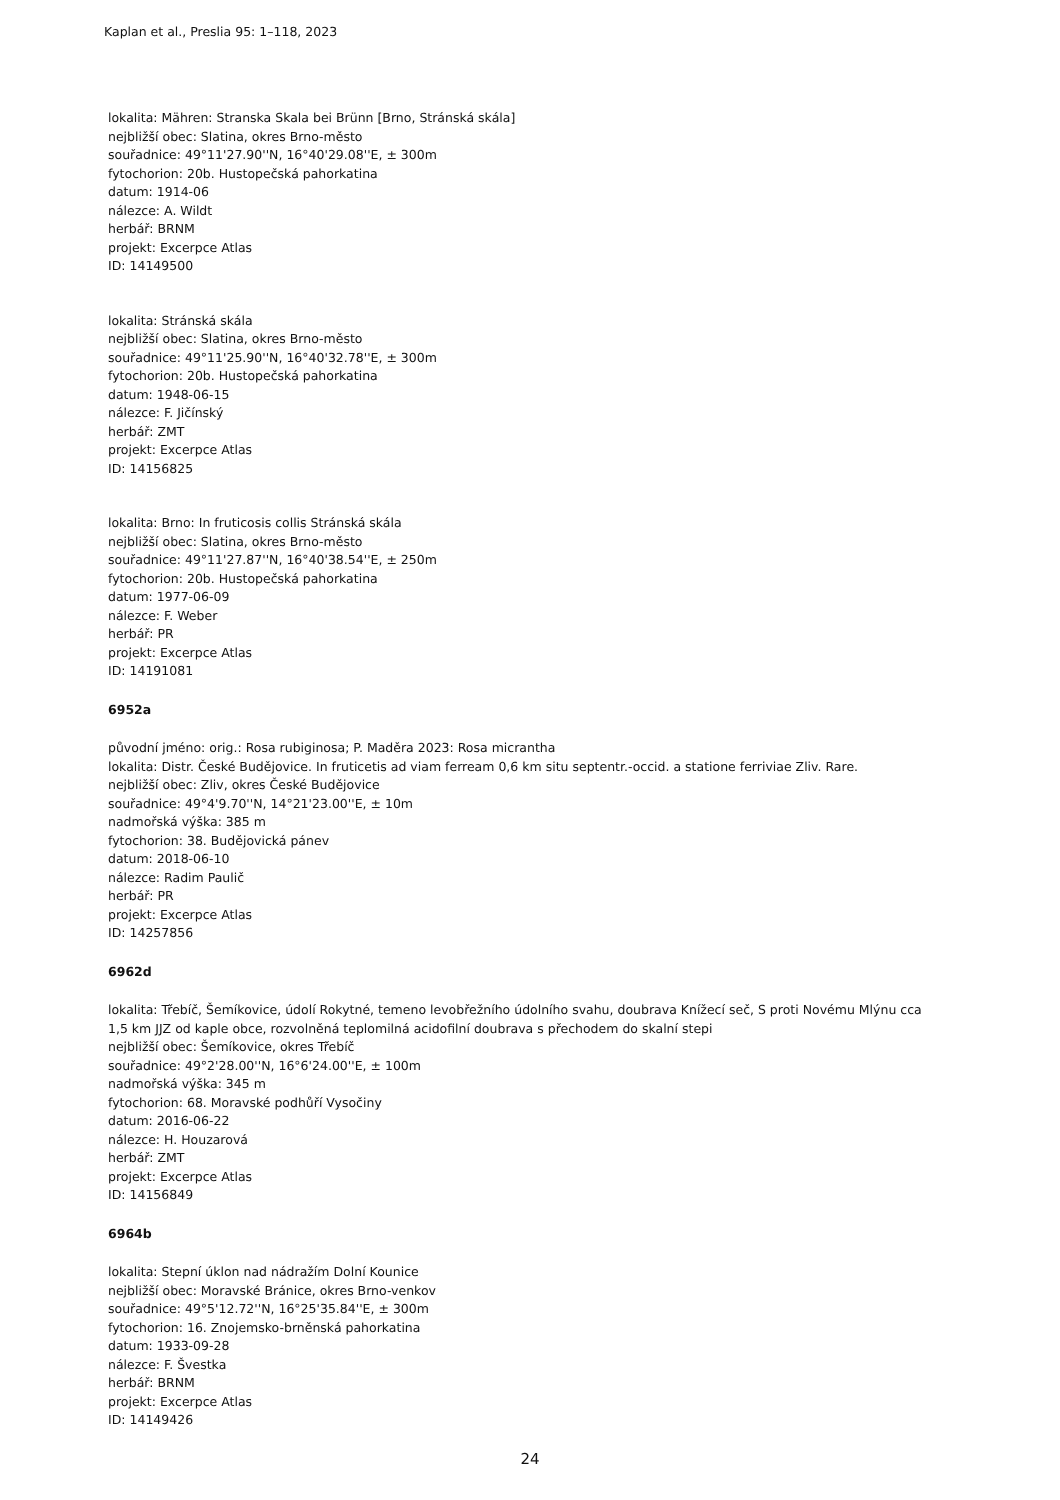Kaplan et al., Preslia 95: 1–118, 2023
lokalita: Mähren: Stranska Skala bei Brünn [Brno, Stránská skála]
nejbližší obec: Slatina, okres Brno-město
souřadnice: 49°11'27.90''N, 16°40'29.08''E, ± 300m
fytochorion: 20b. Hustopečská pahorkatina
datum: 1914-06
nálezce: A. Wildt
herbář: BRNM
projekt: Excerpce Atlas
ID: 14149500
lokalita: Stránská skála
nejbližší obec: Slatina, okres Brno-město
souřadnice: 49°11'25.90''N, 16°40'32.78''E, ± 300m
fytochorion: 20b. Hustopečská pahorkatina
datum: 1948-06-15
nálezce: F. Jičínský
herbář: ZMT
projekt: Excerpce Atlas
ID: 14156825
lokalita: Brno: In fruticosis collis Stránská skála
nejbližší obec: Slatina, okres Brno-město
souřadnice: 49°11'27.87''N, 16°40'38.54''E, ± 250m
fytochorion: 20b. Hustopečská pahorkatina
datum: 1977-06-09
nálezce: F. Weber
herbář: PR
projekt: Excerpce Atlas
ID: 14191081
6952a
původní jméno: orig.: Rosa rubiginosa; P. Maděra 2023: Rosa micrantha
lokalita: Distr. České Budějovice. In fruticetis ad viam ferream 0,6 km situ septentr.-occid. a statione ferriviae Zliv. Rare.
nejbližší obec: Zliv, okres České Budějovice
souřadnice: 49°4'9.70''N, 14°21'23.00''E, ± 10m
nadmořská výška: 385 m
fytochorion: 38. Budějovická pánev
datum: 2018-06-10
nálezce: Radim Paulič
herbář: PR
projekt: Excerpce Atlas
ID: 14257856
6962d
lokalita: Třebíč, Šemíkovice, údolí Rokytné, temeno levobřežního údolního svahu, doubrava Knížecí seč, S proti Novému Mlýnu cca
1,5 km JJZ od kaple obce, rozvolněná teplomilná acidofilní doubrava s přechodem do skalní stepi
nejbližší obec: Šemíkovice, okres Třebíč
souřadnice: 49°2'28.00''N, 16°6'24.00''E, ± 100m
nadmořská výška: 345 m
fytochorion: 68. Moravské podhůří Vysočiny
datum: 2016-06-22
nálezce: H. Houzarová
herbář: ZMT
projekt: Excerpce Atlas
ID: 14156849
6964b
lokalita: Stepní úklon nad nádražím Dolní Kounice
nejbližší obec: Moravské Bránice, okres Brno-venkov
souřadnice: 49°5'12.72''N, 16°25'35.84''E, ± 300m
fytochorion: 16. Znojemsko-brněnská pahorkatina
datum: 1933-09-28
nálezce: F. Švestka
herbář: BRNM
projekt: Excerpce Atlas
ID: 14149426
24